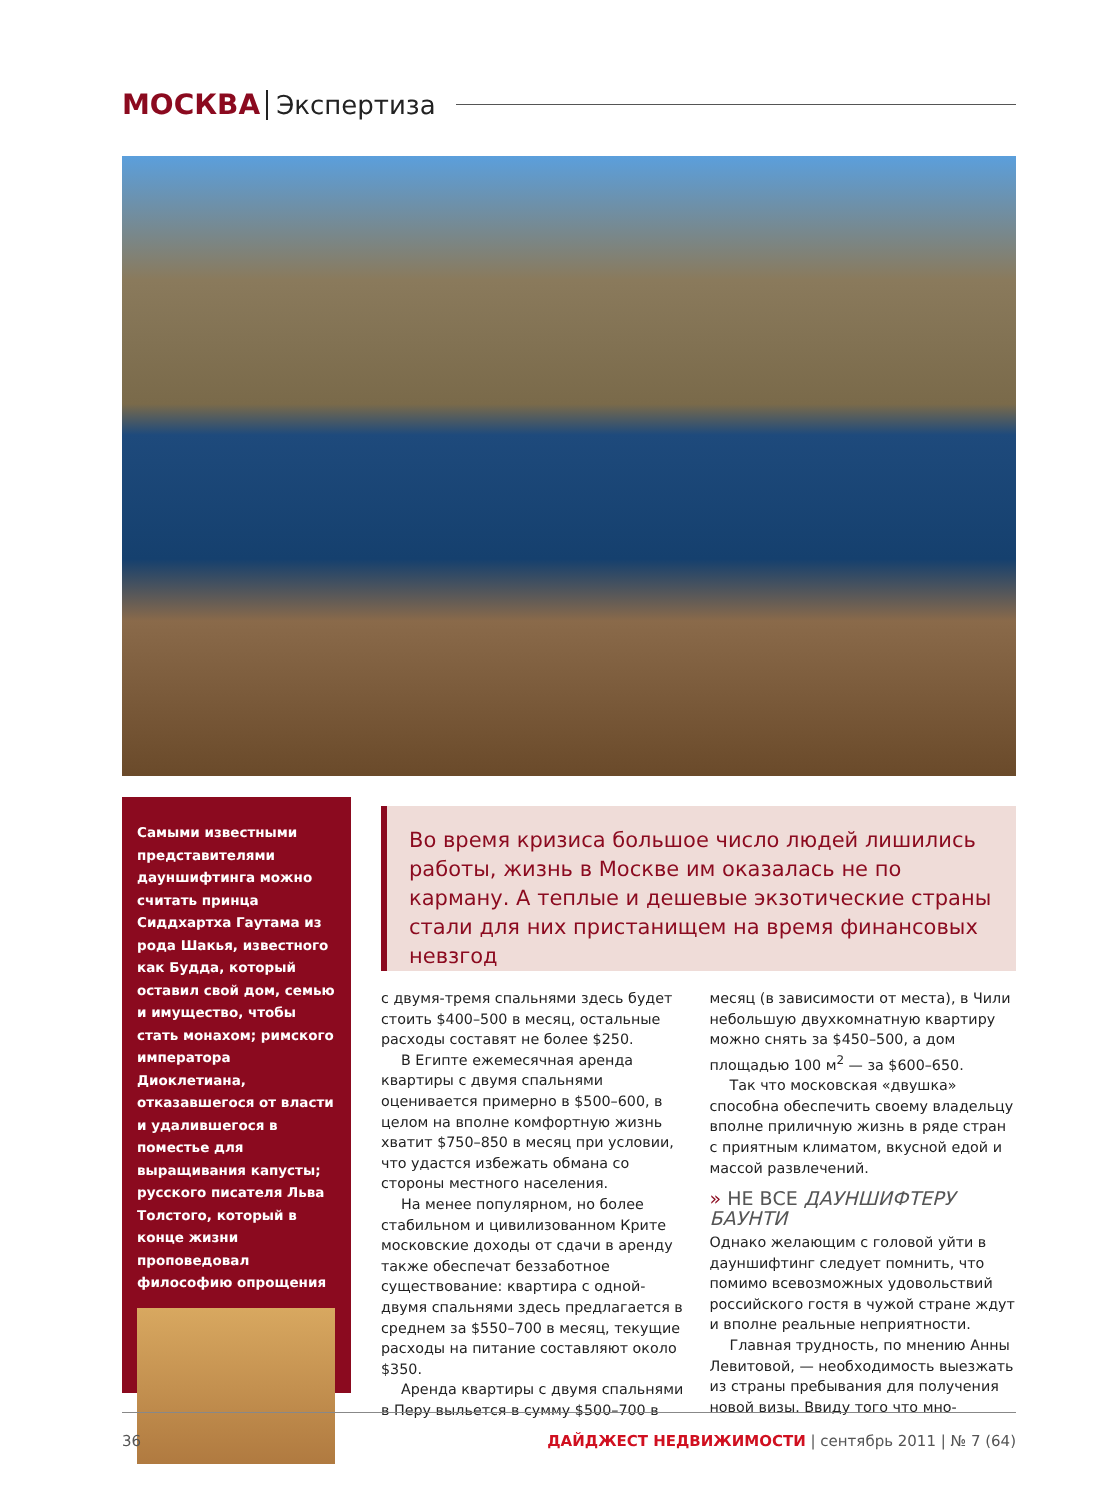МОСКВА Экспертиза
Самыми известными представителями дауншифтинга можно считать принца Сиддхартха Гаутама из рода Шакья, известного как Будда, который оставил свой дом, семью и имущество, чтобы стать монахом; римского императора Диоклетиана, отказавшегося от власти и удалившегося в поместье для выращивания капусты; русского писателя Льва Толстого, который в конце жизни проповедовал философию опрощения
Во время кризиса большое число людей лишились работы, жизнь в Москве им оказалась не по карману. А теплые и дешевые экзотические страны стали для них пристанищем на время финансовых невзгод
с двумя-тремя спальнями здесь будет стоить $400–500 в месяц, остальные расходы составят не более $250.
В Египте ежемесячная аренда квартиры с двумя спальнями оценивается примерно в $500–600, в целом на вполне комфортную жизнь хватит $750–850 в месяц при условии, что удастся избежать обмана со стороны местного населения.
На менее популярном, но более стабильном и цивилизованном Крите московские доходы от сдачи в аренду также обеспечат беззаботное существование: квартира с одной-двумя спальнями здесь предлагается в среднем за $550–700 в месяц, текущие расходы на питание составляют около $350.
Аренда квартиры с двумя спальнями в Перу выльется в сумму $500–700 в месяц (в зависимости от места), в Чили небольшую двухкомнатную квартиру можно снять за $450–500, а дом площадью 100 м<sup>2</sup> — за $600–650.
Так что московская «двушка» способна обеспечить своему владельцу вполне приличную жизнь в ряде стран с приятным климатом, вкусной едой и массой развлечений.
» НЕ ВСЕ ДАУНШИФТЕРУ БАУНТИ
Однако желающим с головой уйти в дауншифтинг следует помнить, что помимо всевозможных удовольствий российского гостя в чужой стране ждут и вполне реальные неприятности.
Главная трудность, по мнению Анны Левитовой, — необходимость выезжать из страны пребывания для получения новой визы. Ввиду того что мно-
36 ДАЙДЖЕСТ НЕДВИЖИМОСТИ | сентябрь 2011 | № 7 (64)